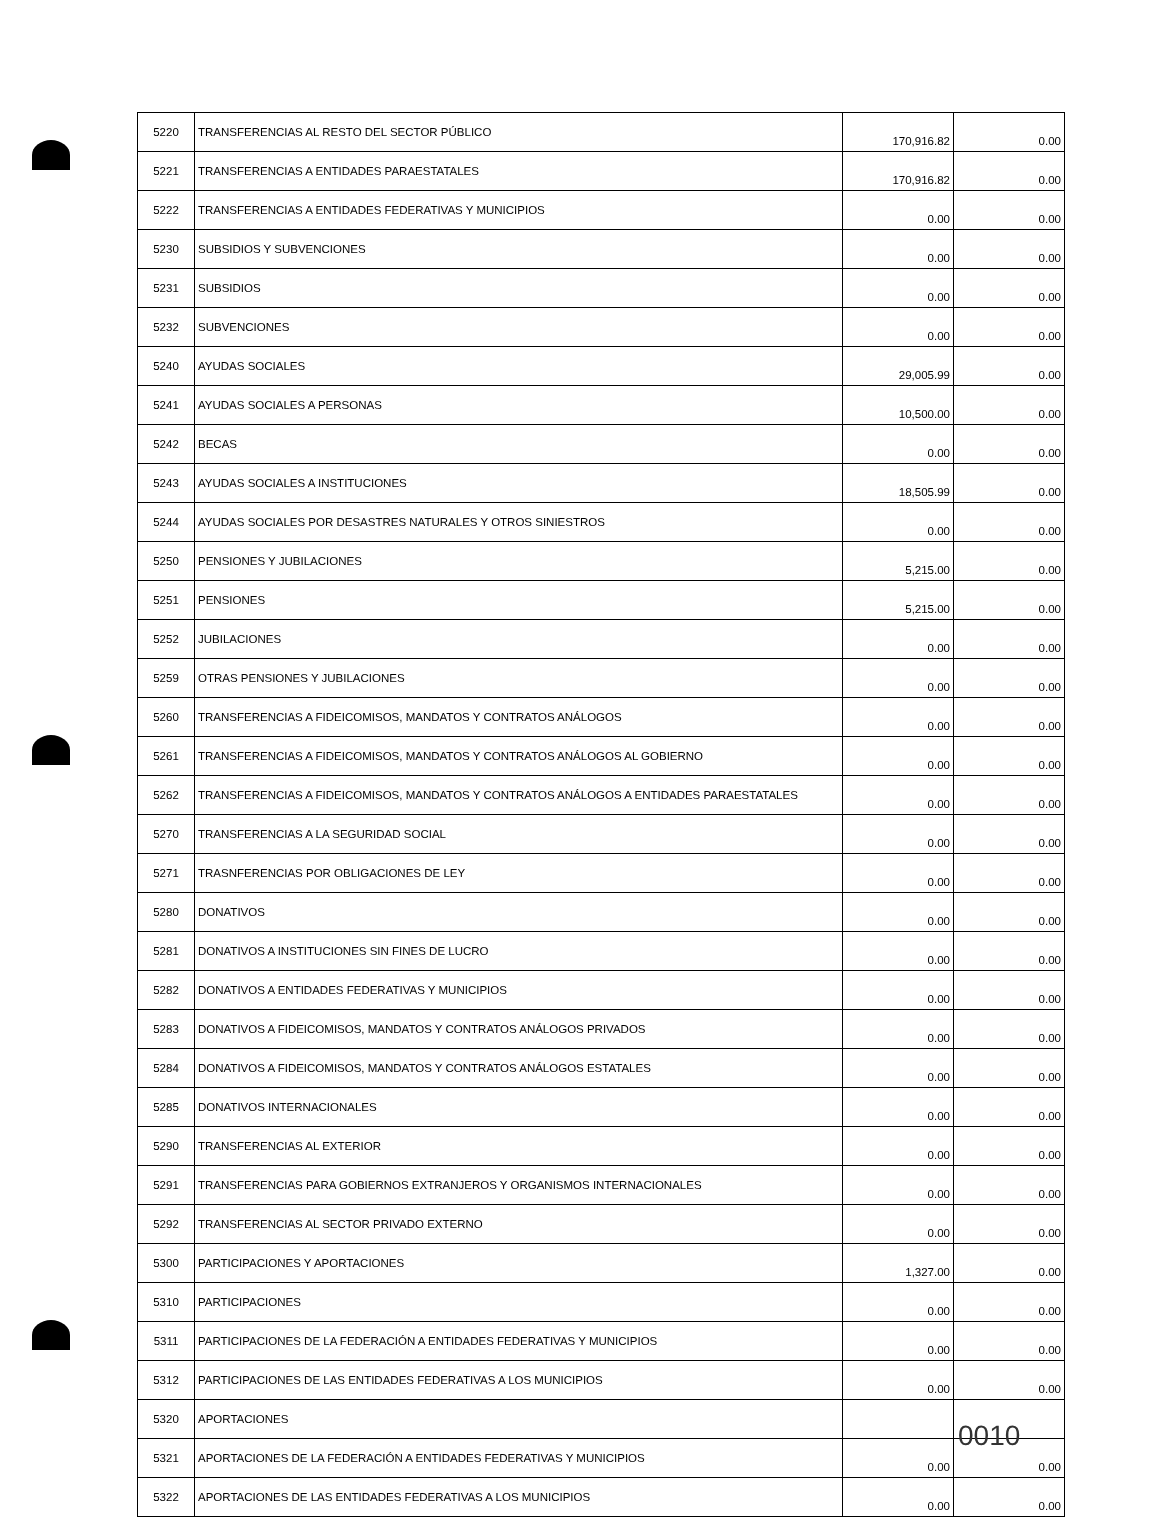| 5220 | TRANSFERENCIAS AL RESTO DEL SECTOR PÚBLICO | 170,916.82 | 0.00 |
| 5221 | TRANSFERENCIAS A ENTIDADES PARAESTATALES | 170,916.82 | 0.00 |
| 5222 | TRANSFERENCIAS A ENTIDADES FEDERATIVAS Y MUNICIPIOS | 0.00 | 0.00 |
| 5230 | SUBSIDIOS Y SUBVENCIONES | 0.00 | 0.00 |
| 5231 | SUBSIDIOS | 0.00 | 0.00 |
| 5232 | SUBVENCIONES | 0.00 | 0.00 |
| 5240 | AYUDAS SOCIALES | 29,005.99 | 0.00 |
| 5241 | AYUDAS SOCIALES A PERSONAS | 10,500.00 | 0.00 |
| 5242 | BECAS | 0.00 | 0.00 |
| 5243 | AYUDAS SOCIALES A INSTITUCIONES | 18,505.99 | 0.00 |
| 5244 | AYUDAS SOCIALES POR DESASTRES NATURALES Y OTROS SINIESTROS | 0.00 | 0.00 |
| 5250 | PENSIONES Y JUBILACIONES | 5,215.00 | 0.00 |
| 5251 | PENSIONES | 5,215.00 | 0.00 |
| 5252 | JUBILACIONES | 0.00 | 0.00 |
| 5259 | OTRAS PENSIONES Y JUBILACIONES | 0.00 | 0.00 |
| 5260 | TRANSFERENCIAS A FIDEICOMISOS, MANDATOS Y CONTRATOS ANÁLOGOS | 0.00 | 0.00 |
| 5261 | TRANSFERENCIAS A FIDEICOMISOS, MANDATOS Y CONTRATOS ANÁLOGOS AL GOBIERNO | 0.00 | 0.00 |
| 5262 | TRANSFERENCIAS A FIDEICOMISOS, MANDATOS Y CONTRATOS ANÁLOGOS A ENTIDADES PARAESTATALES | 0.00 | 0.00 |
| 5270 | TRANSFERENCIAS A LA SEGURIDAD SOCIAL | 0.00 | 0.00 |
| 5271 | TRASNFERENCIAS POR OBLIGACIONES DE LEY | 0.00 | 0.00 |
| 5280 | DONATIVOS | 0.00 | 0.00 |
| 5281 | DONATIVOS A INSTITUCIONES SIN FINES DE LUCRO | 0.00 | 0.00 |
| 5282 | DONATIVOS A ENTIDADES FEDERATIVAS Y MUNICIPIOS | 0.00 | 0.00 |
| 5283 | DONATIVOS A FIDEICOMISOS, MANDATOS Y CONTRATOS ANÁLOGOS PRIVADOS | 0.00 | 0.00 |
| 5284 | DONATIVOS A FIDEICOMISOS, MANDATOS Y CONTRATOS ANÁLOGOS ESTATALES | 0.00 | 0.00 |
| 5285 | DONATIVOS INTERNACIONALES | 0.00 | 0.00 |
| 5290 | TRANSFERENCIAS AL EXTERIOR | 0.00 | 0.00 |
| 5291 | TRANSFERENCIAS PARA GOBIERNOS EXTRANJEROS Y ORGANISMOS INTERNACIONALES | 0.00 | 0.00 |
| 5292 | TRANSFERENCIAS AL SECTOR PRIVADO EXTERNO | 0.00 | 0.00 |
| 5300 | PARTICIPACIONES Y APORTACIONES | 1,327.00 | 0.00 |
| 5310 | PARTICIPACIONES | 0.00 | 0.00 |
| 5311 | PARTICIPACIONES DE LA FEDERACIÓN A ENTIDADES FEDERATIVAS Y MUNICIPIOS | 0.00 | 0.00 |
| 5312 | PARTICIPACIONES DE LAS ENTIDADES FEDERATIVAS A LOS MUNICIPIOS | 0.00 | 0.00 |
| 5320 | APORTACIONES | | |
| 5321 | APORTACIONES DE LA FEDERACIÓN A ENTIDADES FEDERATIVAS Y MUNICIPIOS | 0.00 | 0.00 |
| 5322 | APORTACIONES DE LAS ENTIDADES FEDERATIVAS A LOS MUNICIPIOS | 0.00 | 0.00 |
0010